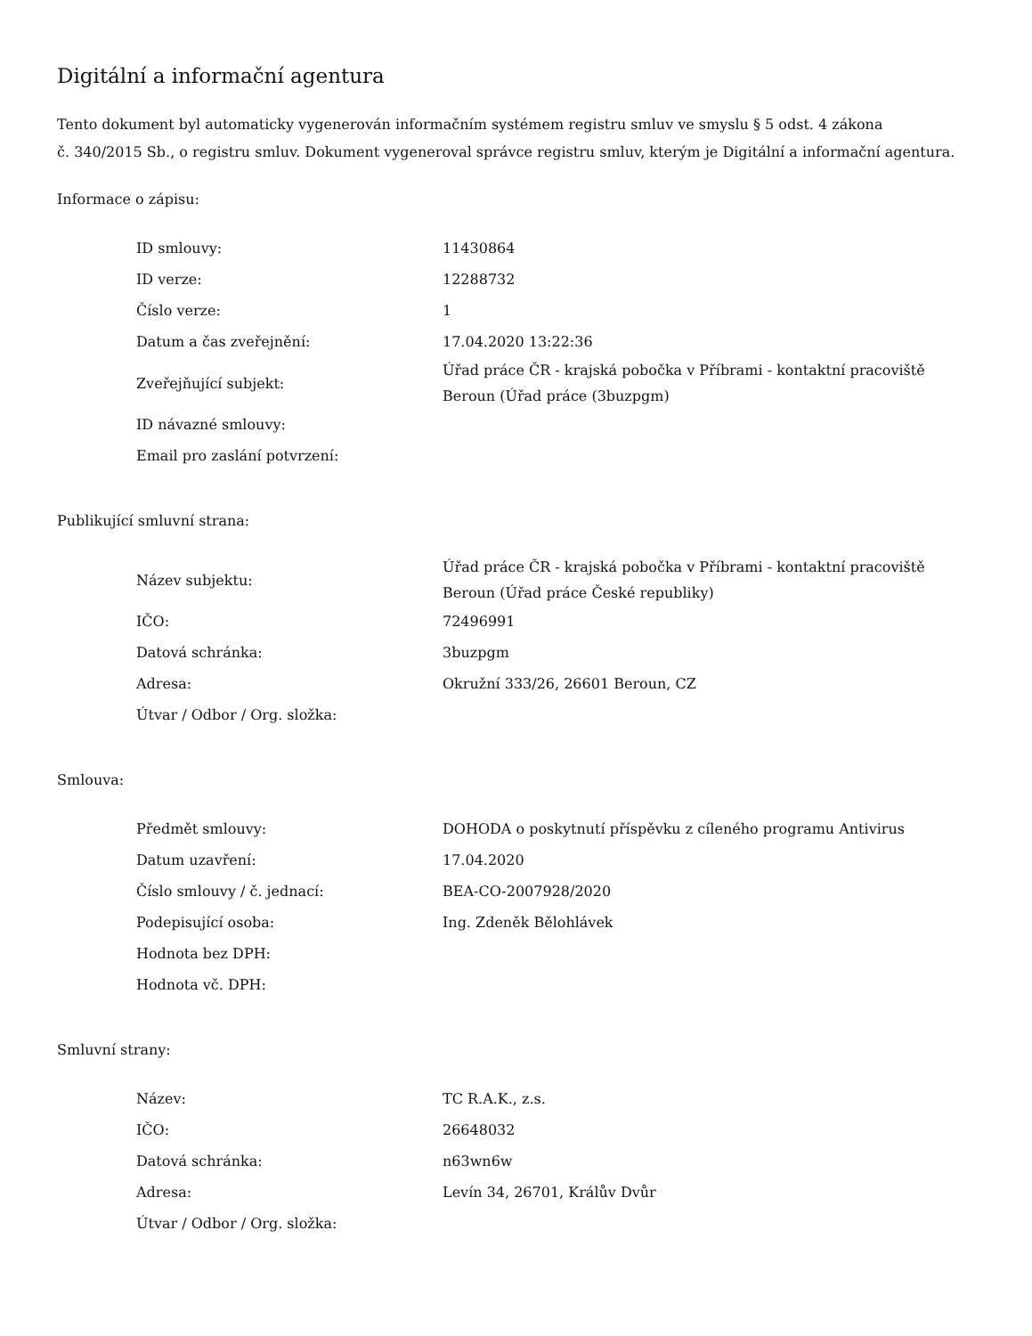Digitální a informační agentura
Tento dokument byl automaticky vygenerován informačním systémem registru smluv ve smyslu § 5 odst. 4 zákona
č. 340/2015 Sb., o registru smluv. Dokument vygeneroval správce registru smluv, kterým je Digitální a informační agentura.
Informace o zápisu:
| ID smlouvy: | 11430864 |
| ID verze: | 12288732 |
| Číslo verze: | 1 |
| Datum a čas zveřejnění: | 17.04.2020 13:22:36 |
| Zveřejňující subjekt: | Úřad práce ČR - krajská pobočka v Příbrami - kontaktní pracoviště Beroun (Úřad práce (3buzpgm) |
| ID návazné smlouvy: | |
| Email pro zaslání potvrzení: | |
Publikující smluvní strana:
| Název subjektu: | Úřad práce ČR - krajská pobočka v Příbrami - kontaktní pracoviště Beroun (Úřad práce České republiky) |
| IČO: | 72496991 |
| Datová schránka: | 3buzpgm |
| Adresa: | Okružní 333/26, 26601 Beroun, CZ |
| Útvar / Odbor / Org. složka: | |
Smlouva:
| Předmět smlouvy: | DOHODA o poskytnutí příspěvku z cíleného programu Antivirus |
| Datum uzavření: | 17.04.2020 |
| Číslo smlouvy / č. jednací: | BEA-CO-2007928/2020 |
| Podepisující osoba: | Ing. Zdeněk Bělohlávek |
| Hodnota bez DPH: | |
| Hodnota vč. DPH: | |
Smluvní strany:
| Název: | TC R.A.K., z.s. |
| IČO: | 26648032 |
| Datová schránka: | n63wn6w |
| Adresa: | Levín 34, 26701, Králův Dvůr |
| Útvar / Odbor / Org. složka: | |